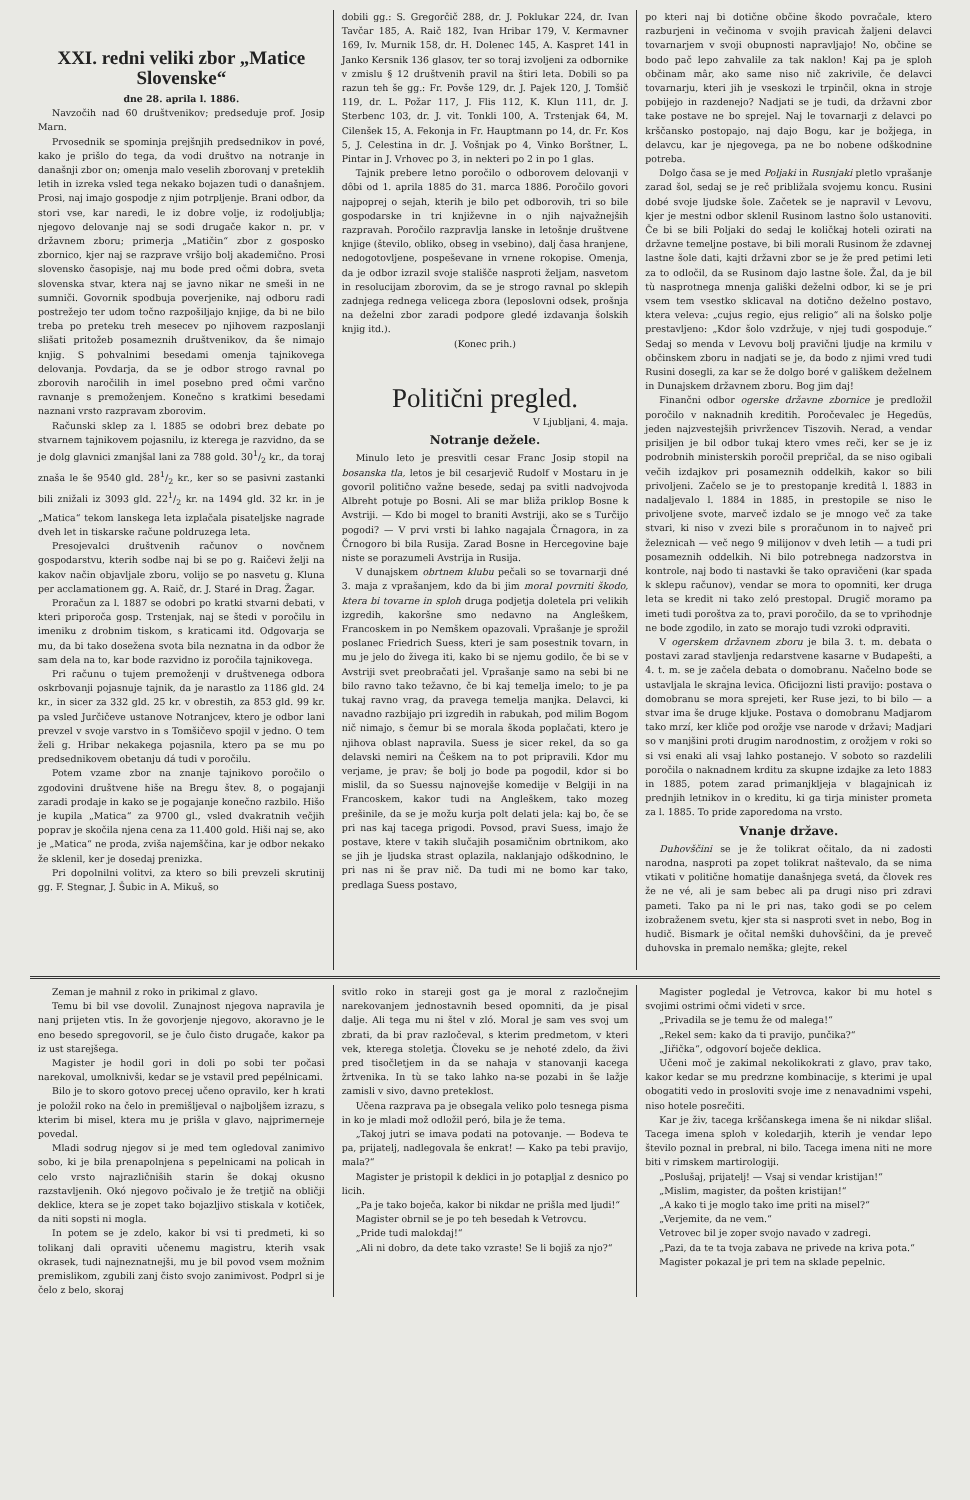XXI. redni veliki zbor „Matice Slovenske“
dne 28. aprila l. 1886.
Navzočih nad 60 društvenikov; predseduje prof. Josip Marn.
Prvosednik se spominja prejšnjih predsednikov in pové, kako je prišlo do tega, da vodi društvo na notranje in današnji zbor on; omenja malo veselih zborovanj v preteklih letih in izreka vsled tega nekako bojazen tudi o današnjem. Prosi, naj imajo gospodje z njim potrpljenje. Brani odbor, da stori vse, kar naredi, le iz dobre volje, iz rodoljublja; njegovo delovanje naj se sodi drugače kakor n. pr. v državnem zboru; primerja „Matičin“ zbor z gosposko zbornico, kjer naj se razprave vršijo bolj akademično. Prosi slovensko časopisje, naj mu bode pred očmi dobra, sveta slovenska stvar, ktera naj se javno nikar ne smeši in ne sumniči. Govornik spodbuja poverjenike, naj odboru radi postrežejo ter udom točno razpošiljajo knjige, da bi ne bilo treba po preteku treh mesecev po njihovem razposlanji slišati pritožeb posameznih društvenikov, da še nimajo knjig. S pohvalnimi besedami omenja tajnikovega delovanja. Povdarja, da se je odbor strogo ravnal po zborovih naročilih in imel posebno pred očmi varčno ravnanje s premoženjem. Konečno s kratkimi besedami naznani vrsto razpravam zborovim.
Računski sklep za l. 1885 se odobri brez debate po stvarnem tajnikovem pojasnilu, iz kterega je razvidno, da se je dolg glavnici zmanjšal lani za 788 gold. 301/2 kr., da toraj znaša le še 9540 gld. 281/2 kr., ker so se pasivni zastanki bili znižali iz 3093 gld. 221/2 kr. na 1494 gld. 32 kr. in je „Matica“ tekom lanskega leta izplačala pisateljske nagrade dveh let in tiskarske račune poldruzega leta.
Presojevalci društvenih računov o novčnem gospodarstvu, kterih sodbe naj bi se po g. Raičevi želji na kakov način objavljale zboru, volijo se po nasvetu g. Kluna per acclamationem gg. A. Raič, dr. J. Staré in Drag. Žagar.
Proračun za l. 1887 se odobri po kratki stvarni debati, v kteri priporoča gosp. Trstenjak, naj se štedi v poročilu in imeniku z drobnim tiskom, s kraticami itd. Odgovarja se mu, da bi tako dosežena svota bila neznatna in da odbor že sam dela na to, kar bode razvidno iz poročila tajnikovega.
Pri računu o tujem premoženji v društvenega odbora oskrbovanji pojasnuje tajnik, da je narastlo za 1186 gld. 24 kr., in sicer za 332 gld. 25 kr. v obrestih, za 853 gld. 99 kr. pa vsled Jurčičeve ustanove Notranjcev, ktero je odbor lani prevzel v svoje varstvo in s Tomšičevo spojil v jedno. O tem želi g. Hribar nekakega pojasnila, ktero pa se mu po predsednikovem obetanju dá tudi v poročilu.
Potem vzame zbor na znanje tajnikovo poročilo o zgodovini društvene hiše na Bregu štev. 8, o pogajanji zaradi prodaje in kako se je pogajanje konečno razbilo. Hišo je kupila „Matica“ za 9700 gl., vsled dvakratnih večjih poprav je skočila njena cena za 11.400 gold. Hiši naj se, ako je „Matica“ ne proda, zviša najemščina, kar je odbor nekako že sklenil, ker je dosedaj prenizka.
Pri dopolnilni volitvi, za ktero so bili prevzeli skrutinij gg. F. Stegnar, J. Šubic in A. Mikuš, so
dobili gg.: S. Gregorčič 288, dr. J. Poklukar 224, dr. Ivan Tavčar 185, A. Raič 182, Ivan Hribar 179, V. Kermavner 169, Iv. Murnik 158, dr. H. Dolenec 145, A. Kaspret 141 in Janko Kersnik 136 glasov, ter so toraj izvoljeni za odbornike v zmislu § 12 društvenih pravil na štiri leta. Dobili so pa razun teh še gg.: Fr. Povše 129, dr. J. Pajek 120, J. Tomšič 119, dr. L. Požar 117, J. Flis 112, K. Klun 111, dr. J. Sterbenc 103, dr. J. vit. Tonkli 100, A. Trstenjak 64, M. Cilenšek 15, A. Fekonja in Fr. Hauptmann po 14, dr. Fr. Kos 5, J. Celestina in dr. J. Vošnjak po 4, Vinko Borštner, L. Pintar in J. Vrhovec po 3, in nekteri po 2 in po 1 glas.
Tajnik prebere letno poročilo o odborovem delovanji v dôbi od 1. aprila 1885 do 31. marca 1886. Poročilo govori najpoprej o sejah, kterih je bilo pet odborovih, tri so bile gospodarske in tri književne in o njih najvažnejših razpravah. Poročilo razpravlja lanske in letošnje društvene knjige (število, obliko, obseg in vsebino), dalj časa hranjene, nedogotovljene, pospeševane in vrnene rokopise. Omenja, da je odbor izrazil svoje stališče nasproti željam, nasvetom in resolucijam zborovim, da se je strogo ravnal po sklepih zadnjega rednega velicega zbora (leposlovni odsek, prošnja na deželni zbor zaradi podpore gledé izdavanja šolskih knjig itd.).
(Konec prih.)
Politični pregled.
V Ljubljani, 4. maja.
Notranje dežele.
Minulo leto je presvitli cesar Franc Josip stopil na bosanska tla, letos je bil cesarjevič Rudolf v Mostaru in je govoril politično važne besede, sedaj pa svitli nadvojvoda Albreht potuje po Bosni. Ali se mar bliža priklop Bosne k Avstriji. — Kdo bi mogel to braniti Avstriji, ako se s Turčijo pogodi? — V prvi vrsti bi lahko nagajala Črnagora, in za Črnogoro bi bila Rusija. Zarad Bosne in Hercegovine baje niste se porazumeli Avstrija in Rusija.
V dunajskem obrtnem klubu pečali so se tovarnarji dné 3. maja z vprašanjem, kdo da bi jim moral povrniti škodo, ktera bi tovarne in sploh druga podjetja doletela pri velikih izgredih, kakoršne smo nedavno na Angleškem, Francoskem in po Nemškem opazovali. Vprašanje je sprožil poslanec Friedrich Suess, kteri je sam posestnik tovarn, in mu je jelo do živega iti, kako bi se njemu godilo, če bi se v Avstriji svet preobračati jel. Vprašanje samo na sebi bi ne bilo ravno tako težavno, če bi kaj temelja imelo; to je pa tukaj ravno vrag, da pravega temelja manjka. Delavci, ki navadno razbijajo pri izgredih in rabukah, pod milim Bogom nič nimajo, s čemur bi se morala škoda poplačati, ktero je njihova oblast napravila. Suess je sicer rekel, da so ga delavski nemiri na Češkem na to pot pripravili. Kdor mu verjame, je prav; še bolj jo bode pa pogodil, kdor si bo mislil, da so Suessu najnovejše komedije v Belgiji in na Francoskem, kakor tudi na Angleškem, tako mozeg prešinile, da se je možu kurja polt delati jela: kaj bo, če se pri nas kaj tacega prigodi. Povsod, pravi Suess, imajo že postave, ktere v takih slučajih posamičnim obrtnikom, ako se jih je ljudska strast oplazila, naklanjajo odškodnino, le pri nas ni še prav nič. Da tudi mi ne bomo kar tako, predlaga Suess postavo,
po kteri naj bi dotične občine škodo povračale, ktero razburjeni in večinoma v svojih pravicah žaljeni delavci tovarnarjem v svoji obupnosti napravljajo! No, občine se bodo pač lepo zahvalile za tak naklon! Kaj pa je sploh občinam mâr, ako same niso nič zakrivile, če delavci tovarnarju, kteri jih je vseskozi le trpinčil, okna in stroje pobijejo in razdenejo? Nadjati se je tudi, da državni zbor take postave ne bo sprejel. Naj le tovarnarji z delavci po krščansko postopajo, naj dajo Bogu, kar je božjega, in delavcu, kar je njegovega, pa ne bo nobene odškodnine potreba.
Dolgo časa se je med Poljaki in Rusnjaki pletlo vprašanje zarad šol, sedaj se je reč približala svojemu koncu. Rusini dobé svoje ljudske šole. Začetek se je napravil v Levovu, kjer je mestni odbor sklenil Rusinom lastno šolo ustanoviti. Če bi se bili Poljaki do sedaj le količkaj hoteli ozirati na državne temeljne postave, bi bili morali Rusinom že zdavnej lastne šole dati, kajti državni zbor se je že pred petimi leti za to odločil, da se Rusinom dajo lastne šole. Žal, da je bil tù nasprotnega mnenja gališki deželni odbor, ki se je pri vsem tem vsestko sklicaval na dotično deželno postavo, ktera veleva: „cujus regio, ejus religio“ ali na šolsko polje prestavljeno: „Kdor šolo vzdržuje, v njej tudi gospoduje.“ Sedaj so menda v Levovu bolj pravični ljudje na krmilu v občinskem zboru in nadjati se je, da bodo z njimi vred tudi Rusini dosegli, za kar se že dolgo boré v gališkem deželnem in Dunajskem državnem zboru. Bog jim daj!
Finančni odbor ogerske državne zbornice je predložil poročilo v naknadnih kreditih. Poročevalec je Hegedüs, jeden najzvestejših privržencev Tiszovih. Nerad, a vendar prisiljen je bil odbor tukaj ktero vmes reči, ker se je iz podrobnih ministerskih poročil prepričal, da se niso ogibali večih izdajkov pri posameznih oddelkih, kakor so bili privoljeni. Začelo se je to prestopanje kreditâ l. 1883 in nadaljevalo l. 1884 in 1885, in prestopile se niso le privoljene svote, marveč izdalo se je mnogo več za take stvari, ki niso v zvezi bile s proračunom in to največ pri železnicah — več nego 9 milijonov v dveh letih — a tudi pri posameznih oddelkih. Ni bilo potrebnega nadzorstva in kontrole, naj bodo ti nastavki še tako opravičeni (kar spada k sklepu računov), vendar se mora to opomniti, ker druga leta se kredit ni tako zeló prestopal. Drugič moramo pa imeti tudi poroštva za to, pravi poročilo, da se to vprihodnje ne bode zgodilo, in zato se morajo tudi vzroki odpraviti.
V ogerskem državnem zboru je bila 3. t. m. debata o postavi zarad stavljenja redarstvene kasarne v Budapešti, a 4. t. m. se je začela debata o domobranu. Načelno bode se ustavljala le skrajna levica. Oficijozni listi pravijo: postava o domobranu se mora sprejeti, ker Ruse jezi, to bi bilo — a stvar ima še druge kljuke. Postava o domobranu Madjarom tako mrzí, ker kliče pod orožje vse narode v državi; Madjari so v manjšini proti drugim narodnostim, z orožjem v roki so si vsi enaki ali vsaj lahko postanejo. V soboto so razdelili poročila o naknadnem krditu za skupne izdajke za leto 1883 in 1885, potem zarad primanjkljeja v blagajnicah iz prednjih letnikov in o kreditu, ki ga tirja minister prometa za l. 1885. To pride zaporedoma na vrsto.
Vnanje države.
Duhovščini se je že tolikrat očitalo, da ni zadosti narodna, nasproti pa zopet tolikrat naštevalo, da se nima vtikati v politične homatije današnjega svetá, da človek res že ne vé, ali je sam bebec ali pa drugi niso pri zdravi pameti. Tako pa ni le pri nas, tako godi se po celem izobraženem svetu, kjer sta si nasproti svet in nebo, Bog in hudič. Bismark je očital nemški duhovščini, da je preveč duhovska in premalo nemška; glejte, rekel
Zeman je mahnil z roko in prikimal z glavo.
Temu bi bil vse dovolil. Zunajnost njegova napravila je nanj prijeten vtis. In že govorjenje njegovo, akoravno je le eno besedo spregovoril, se je čulo čisto drugače, kakor pa iz ust starejšega.
Magister je hodil gori in doli po sobi ter počasi narekoval, umolknivši, kedar se je vstavil pred pepélnicami.
Bilo je to skoro gotovo precej učeno opravilo, ker h krati je položil roko na čelo in premišljeval o najboljšem izrazu, s kterim bi misel, ktera mu je prišla v glavo, najprimerneje povedal.
Mladi sodrug njegov si je med tem ogledoval zanimivo sobo, ki je bila prenapolnjena s pepelnicami na policah in celo vrsto najrazličniših starin še dokaj okusno razstavljenih. Okó njegovo počivalo je že tretjič na obličji deklice, ktera se je zopet tako bojazljivo stiskala v kotiček, da niti sopsti ni mogla.
In potem se je zdelo, kakor bi vsi ti predmeti, ki so tolikanj dali opraviti učenemu magistru, kterih vsak okrasek, tudi najneznatnejši, mu je bil povod vsem možnim premislikom, zgubili zanj čisto svojo zanimivost. Podprl si je čelo z belo, skoraj
svitlo roko in stareji gost ga je moral z razločnejim narekovanjem jednostavnih besed opomniti, da je pisal dalje. Ali tega mu ni štel v zló. Moral je sam ves svoj um zbrati, da bi prav razločeval, s kterim predmetom, v kteri vek, kterega stoletja. Človeku se je nehoté zdelo, da živi pred tisočletjem in da se nahaja v stanovanji kacega žrtvenika. In tù se tako lahko na-se pozabi in še lažje zamisli v sivo, davno preteklost.
Učena razprava pa je obsegala veliko polo tesnega pisma in ko je mladi mož odložil peró, bila je že tema.
„Takoj jutri se imava podati na potovanje. — Bodeva te pa, prijatelj, nadlegovala še enkrat! — Kako pa tebi pravijo, mala?“
Magister je pristopil k deklici in jo potapljal z desnico po licih.
„Pa je tako boječa, kakor bi nikdar ne prišla med ljudi!“
Magister obrnil se je po teh besedah k Vetrovcu.
„Pride tudi malokdaj!“
„Ali ni dobro, da dete tako vzraste! Se li bojiš za njo?“
Magister pogledal je Vetrovca, kakor bi mu hotel s svojimi ostrimi očmi videti v srce.
„Privadila se je temu že od malega!“
„Rekel sem: kako da ti pravijo, punčika?“
„Jiřička“, odgovorí boječe deklica.
Učeni moč je zakimal nekolikokrati z glavo, prav tako, kakor kedar se mu predrzne kombinacije, s kterimi je upal obogatiti vedo in prosloviti svoje ime z nenavadnimi vspehi, niso hotele posrečiti.
Kar je živ, tacega krščanskega imena še ni nikdar slišal. Tacega imena sploh v koledarjih, kterih je vendar lepo število poznal in prebral, ni bilo. Tacega imena niti ne more biti v rimskem martirologiji.
„Poslušaj, prijatelj! — Vsaj si vendar kristijan!“
„Mislim, magister, da pošten kristijan!“
„A kako ti je moglo tako ime priti na misel?“
„Verjemite, da ne vem.“
Vetrovec bil je zoper svojo navado v zadregi.
„Pazi, da te ta tvoja zabava ne privede na kriva pota.“
Magister pokazal je pri tem na sklade pepelnic.